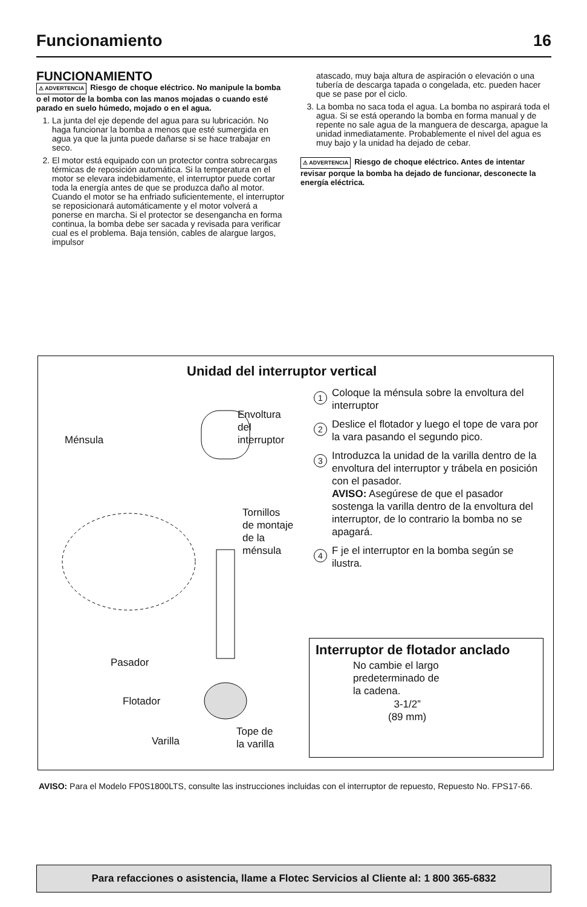Funcionamiento 16
FUNCIONAMIENTO
⚠ ADVERTENCIA Riesgo de choque eléctrico. No manipule la bomba o el motor de la bomba con las manos mojadas o cuando esté parado en suelo húmedo, mojado o en el agua.
1. La junta del eje depende del agua para su lubricación. No haga funcionar la bomba a menos que esté sumergida en agua ya que la junta puede dañarse si se hace trabajar en seco.
2. El motor está equipado con un protector contra sobrecargas térmicas de reposición automática. Si la temperatura en el motor se elevara indebidamente, el interruptor puede cortar toda la energía antes de que se produzca daño al motor. Cuando el motor se ha enfriado suficientemente, el interruptor se reposicionará automáticamente y el motor volverá a ponerse en marcha. Si el protector se desengancha en forma continua, la bomba debe ser sacada y revisada para verificar cual es el problema. Baja tensión, cables de alargue largos, impulsor
atascado, muy baja altura de aspiración o elevación o una tubería de descarga tapada o congelada, etc. pueden hacer que se pase por el ciclo.
3. La bomba no saca toda el agua. La bomba no aspirará toda el agua. Si se está operando la bomba en forma manual y de repente no sale agua de la manguera de descarga, apague la unidad inmediatamente. Probablemente el nivel del agua es muy bajo y la unidad ha dejado de cebar.
⚠ ADVERTENCIA Riesgo de choque eléctrico. Antes de intentar revisar porque la bomba ha dejado de funcionar, desconecte la energía eléctrica.
Unidad del interruptor vertical
Ménsula
Envoltura
del
interruptor
Tornillos
de montaje
de la
ménsula
Pasador
Flotador
Varilla
Tope de
la varilla
1 Coloque la ménsula sobre la envoltura del interruptor
2 Deslice el flotador y luego el tope de vara por la vara pasando el segundo pico.
3 Introduzca la unidad de la varilla dentro de la envoltura del interruptor y trábela en posición con el pasador.
AVISO: Asegúrese de que el pasador sostenga la varilla dentro de la envoltura del interruptor, de lo contrario la bomba no se apagará.
4 F je el interruptor en la bomba según se ilustra.
Interruptor de flotador anclado
No cambie el largo
predeterminado de
la cadena.
3-1/2”
(89 mm)
AVISO: Para el Modelo FP0S1800LTS, consulte las instrucciones incluidas con el interruptor de repuesto, Repuesto No. FPS17-66.
Para refacciones o asistencia, llame a Flotec Servicios al Cliente al: 1 800 365-6832